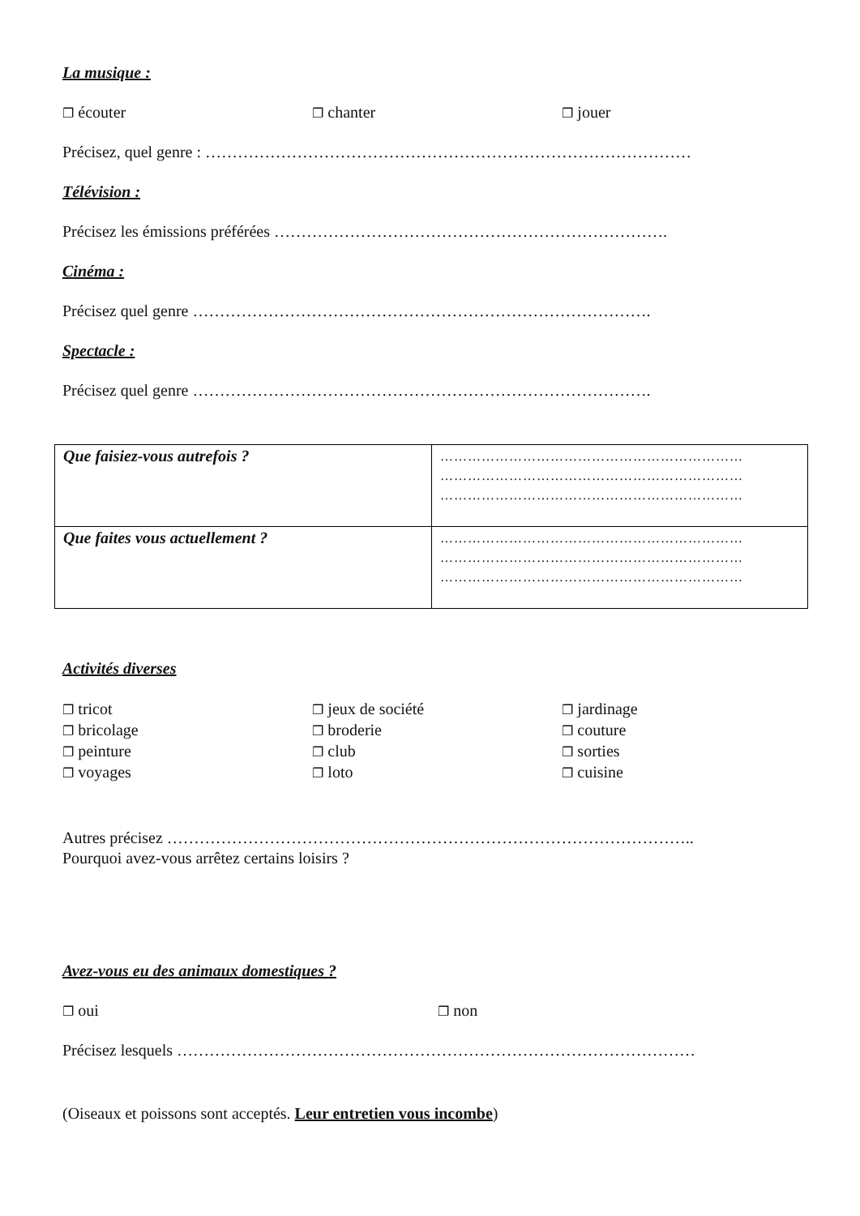La musique :
❐ écouter
❐ chanter
❐ jouer
Précisez, quel genre : ………………………………………………………………………………
Télévision :
Précisez les émissions préférées ……………………………………………………………….
Cinéma :
Précisez quel genre ………………………………………………………………………….
Spectacle :
Précisez quel genre ………………………………………………………………………….
| Que faisiez-vous autrefois ? | ………………………………………………………… ………………………………………………………… ………………………………………………………… |
| Que faites vous actuellement ? | ………………………………………………………… ………………………………………………………… ………………………………………………………… |
Activités diverses
❐ tricot
❐ bricolage
❐ peinture
❐ voyages
❐ jeux de société
❐ broderie
❐ club
❐ loto
❐ jardinage
❐ couture
❐ sorties
❐ cuisine
Autres précisez ……………………………………………………………………………………..
Pourquoi avez-vous arrêtez certains loisirs ?
Avez-vous eu des animaux domestiques ?
❐ oui
❐ non
Précisez lesquels ……………………………………………………………………………………
(Oiseaux et poissons sont acceptés. Leur entretien vous incombe)